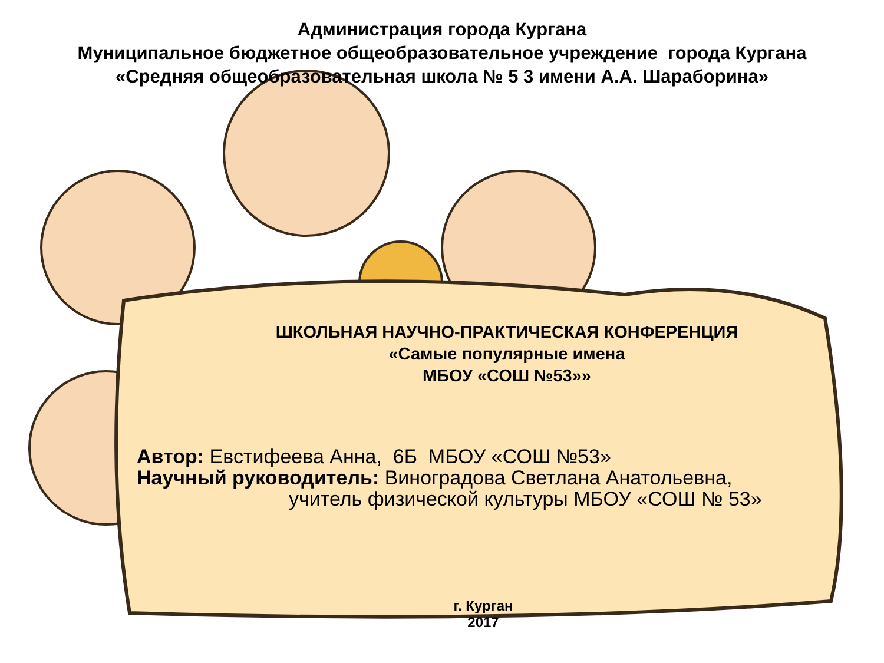Администрация города Кургана
Муниципальное бюджетное общеобразовательное учреждение города Кургана
«Средняя общеобразовательная школа № 5 3 имени А.А. Шараборина»
ШКОЛЬНАЯ НАУЧНО-ПРАКТИЧЕСКАЯ КОНФЕРЕНЦИЯ
«Самые популярные имена
МБОУ «СОШ №53»»
Автор: Евстифеева Анна, 6Б МБОУ «СОШ №53»
Научный руководитель: Виноградова Светлана Анатольевна,
учитель физической культуры МБОУ «СОШ № 53»
г. Курган
2017